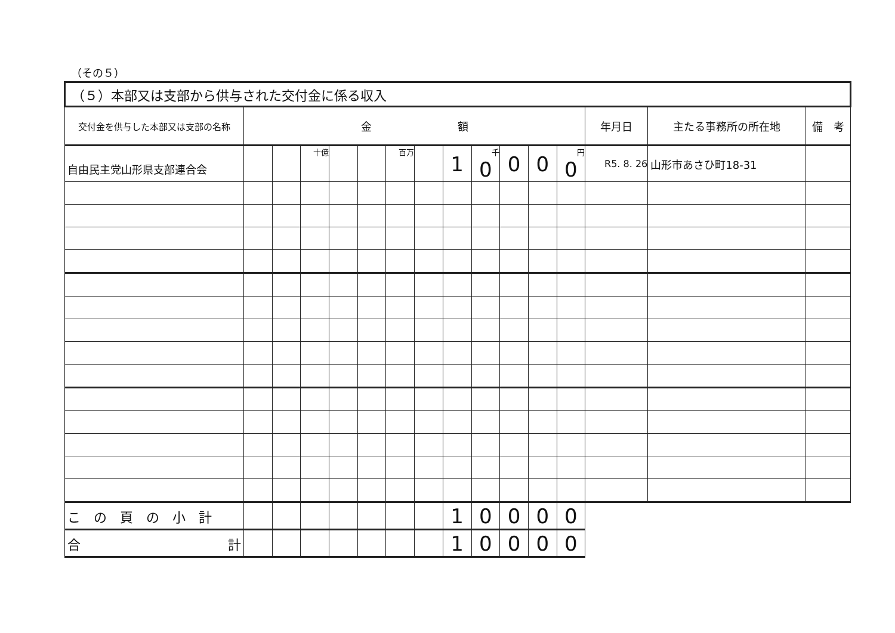（その５）
| （５）本部又は支部から供与された交付金に係る収入 | | | | | | | | | | | | | | | |
| --- | --- | --- | --- | --- | --- | --- | --- | --- | --- | --- | --- | --- | --- | --- | --- |
| 交付金を供与した本部又は支部の名称 | 金 額 | | | | | | | | | | | | 年月日 | 主たる事務所の所在地 | 備 考 |
| 自由民主党山形県支部連合会 | | | 十億 | | | 百万 | | 1 | 千 0 | 0 | 0 | 円 0 | R5. 8. 26 | 山形市あさひ町18-31 | |
| こ の 頁 の 小 計 | | | | | | | | 1 | 0 | 0 | 0 | 0 | | | |
| 合 計 | | | | | | | | 1 | 0 | 0 | 0 | 0 | | | |